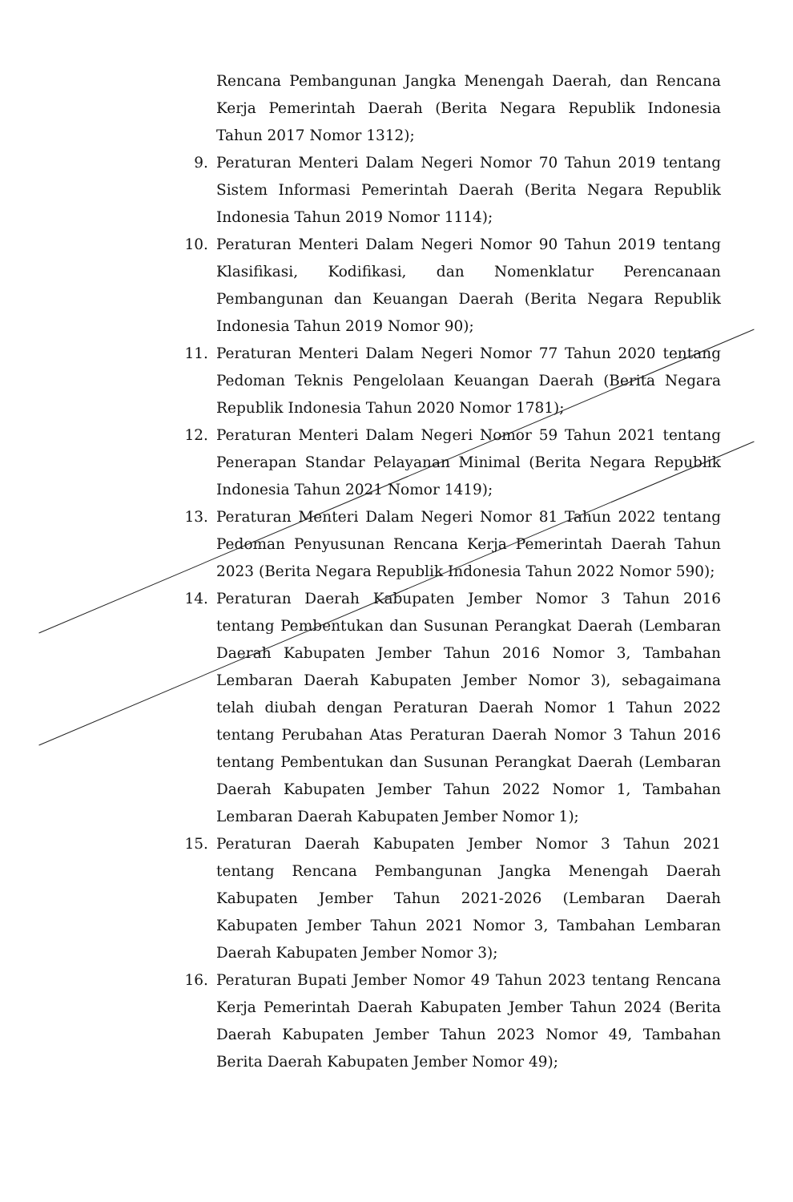Rencana Pembangunan Jangka Menengah Daerah, dan Rencana Kerja Pemerintah Daerah (Berita Negara Republik Indonesia Tahun 2017 Nomor 1312);
9. Peraturan Menteri Dalam Negeri Nomor 70 Tahun 2019 tentang Sistem Informasi Pemerintah Daerah (Berita Negara Republik Indonesia Tahun 2019 Nomor 1114);
10. Peraturan Menteri Dalam Negeri Nomor 90 Tahun 2019 tentang Klasifikasi, Kodifikasi, dan Nomenklatur Perencanaan Pembangunan dan Keuangan Daerah (Berita Negara Republik Indonesia Tahun 2019 Nomor 90);
11. Peraturan Menteri Dalam Negeri Nomor 77 Tahun 2020 tentang Pedoman Teknis Pengelolaan Keuangan Daerah (Berita Negara Republik Indonesia Tahun 2020 Nomor 1781);
12. Peraturan Menteri Dalam Negeri Nomor 59 Tahun 2021 tentang Penerapan Standar Pelayanan Minimal (Berita Negara Republik Indonesia Tahun 2021 Nomor 1419);
13. Peraturan Menteri Dalam Negeri Nomor 81 Tahun 2022 tentang Pedoman Penyusunan Rencana Kerja Pemerintah Daerah Tahun 2023 (Berita Negara Republik Indonesia Tahun 2022 Nomor 590);
14. Peraturan Daerah Kabupaten Jember Nomor 3 Tahun 2016 tentang Pembentukan dan Susunan Perangkat Daerah (Lembaran Daerah Kabupaten Jember Tahun 2016 Nomor 3, Tambahan Lembaran Daerah Kabupaten Jember Nomor 3), sebagaimana telah diubah dengan Peraturan Daerah Nomor 1 Tahun 2022 tentang Perubahan Atas Peraturan Daerah Nomor 3 Tahun 2016 tentang Pembentukan dan Susunan Perangkat Daerah (Lembaran Daerah Kabupaten Jember Tahun 2022 Nomor 1, Tambahan Lembaran Daerah Kabupaten Jember Nomor 1);
15. Peraturan Daerah Kabupaten Jember Nomor 3 Tahun 2021 tentang Rencana Pembangunan Jangka Menengah Daerah Kabupaten Jember Tahun 2021-2026 (Lembaran Daerah Kabupaten Jember Tahun 2021 Nomor 3, Tambahan Lembaran Daerah Kabupaten Jember Nomor 3);
16. Peraturan Bupati Jember Nomor 49 Tahun 2023 tentang Rencana Kerja Pemerintah Daerah Kabupaten Jember Tahun 2024 (Berita Daerah Kabupaten Jember Tahun 2023 Nomor 49, Tambahan Berita Daerah Kabupaten Jember Nomor 49);